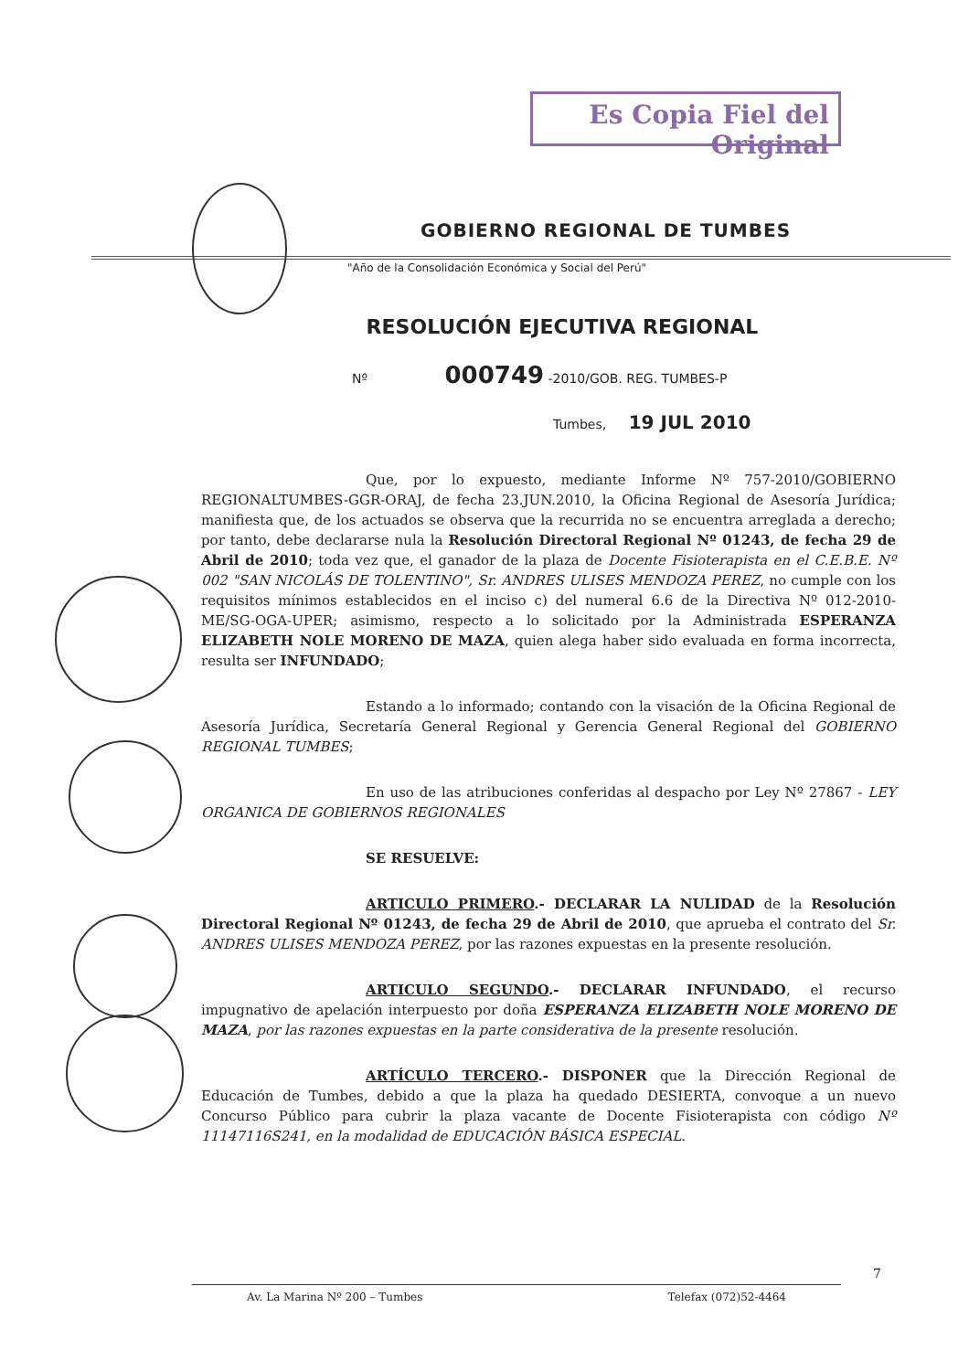Es Copia Fiel del Original
GOBIERNO REGIONAL DE TUMBES
"Año de la Consolidación Económica y Social del Perú"
RESOLUCIÓN EJECUTIVA REGIONAL
Nº 000749 -2010/GOB. REG. TUMBES-P
Tumbes, 19 JUL 2010
Que, por lo expuesto, mediante Informe Nº 757-2010/GOBIERNO REGIONALTUMBES-GGR-ORAJ, de fecha 23.JUN.2010, la Oficina Regional de Asesoría Jurídica; manifiesta que, de los actuados se observa que la recurrida no se encuentra arreglada a derecho; por tanto, debe declararse nula la Resolución Directoral Regional Nº 01243, de fecha 29 de Abril de 2010; toda vez que, el ganador de la plaza de Docente Fisioterapista en el C.E.B.E. Nº 002 "SAN NICOLÁS DE TOLENTINO", Sr. ANDRES ULISES MENDOZA PEREZ, no cumple con los requisitos mínimos establecidos en el inciso c) del numeral 6.6 de la Directiva Nº 012-2010-ME/SG-OGA-UPER; asimismo, respecto a lo solicitado por la Administrada ESPERANZA ELIZABETH NOLE MORENO DE MAZA, quien alega haber sido evaluada en forma incorrecta, resulta ser INFUNDADO;
Estando a lo informado; contando con la visación de la Oficina Regional de Asesoría Jurídica, Secretaría General Regional y Gerencia General Regional del GOBIERNO REGIONAL TUMBES;
En uso de las atribuciones conferidas al despacho por Ley Nº 27867 - LEY ORGANICA DE GOBIERNOS REGIONALES
SE RESUELVE:
ARTICULO PRIMERO.- DECLARAR LA NULIDAD de la Resolución Directoral Regional Nº 01243, de fecha 29 de Abril de 2010, que aprueba el contrato del Sr. ANDRES ULISES MENDOZA PEREZ, por las razones expuestas en la presente resolución.
ARTICULO SEGUNDO.- DECLARAR INFUNDADO, el recurso impugnativo de apelación interpuesto por doña ESPERANZA ELIZABETH NOLE MORENO DE MAZA, por las razones expuestas en la parte considerativa de la presente resolución.
ARTÍCULO TERCERO.- DISPONER que la Dirección Regional de Educación de Tumbes, debido a que la plaza ha quedado DESIERTA, convoque a un nuevo Concurso Público para cubrir la plaza vacante de Docente Fisioterapista con código Nº 11147116S241, en la modalidad de EDUCACIÓN BÁSICA ESPECIAL.
7
Av. La Marina Nº 200 – Tumbes Telefax (072)52-4464